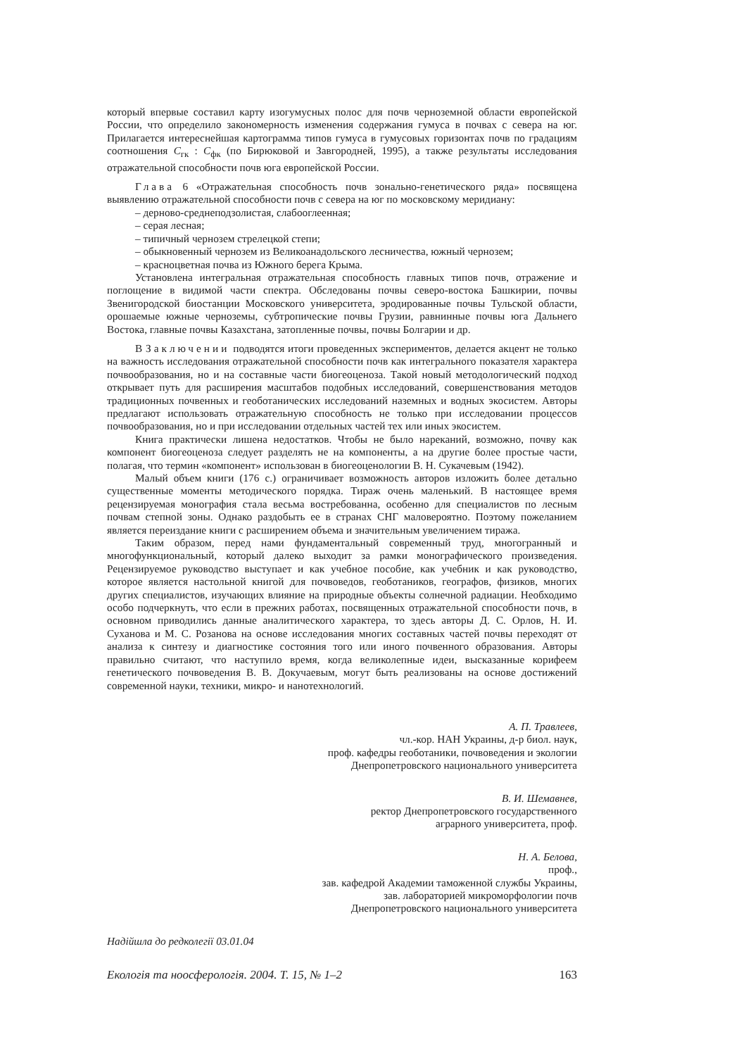который впервые составил карту изогумусных полос для почв черноземной области европейской России, что определило закономерность изменения содержания гумуса в почвах с севера на юг. Прилагается интереснейшая картограмма типов гумуса в гумусовых горизонтах почв по градациям соотношения С<sub>гк</sub> : С<sub>фк</sub> (по Бирюковой и Завгородней, 1995), а также результаты исследования отражательной способности почв юга европейской России.
Глава 6 «Отражательная способность почв зонально-генетического ряда» посвящена выявлению отражательной способности почв с севера на юг по московскому меридиану:
– дерново-среднеподзолистая, слабооглеенная;
– серая лесная;
– типичный чернозем стрелецкой степи;
– обыкновенный чернозем из Великоанадольского лесничества, южный чернозем;
– красноцветная почва из Южного берега Крыма.
Установлена интегральная отражательная способность главных типов почв, отражение и поглощение в видимой части спектра. Обследованы почвы северо-востока Башкирии, почвы Звенигородской биостанции Московского университета, эродированные почвы Тульской области, орошаемые южные черноземы, субтропические почвы Грузии, равнинные почвы юга Дальнего Востока, главные почвы Казахстана, затопленные почвы, почвы Болгарии и др.
В Заключении подводятся итоги проведенных экспериментов, делается акцент не только на важность исследования отражательной способности почв как интегрального показателя характера почвообразования, но и на составные части биогеоценоза. Такой новый методологический подход открывает путь для расширения масштабов подобных исследований, совершенствования методов традиционных почвенных и геоботанических исследований наземных и водных экосистем. Авторы предлагают использовать отражательную способность не только при исследовании процессов почвообразования, но и при исследовании отдельных частей тех или иных экосистем.
Книга практически лишена недостатков. Чтобы не было нареканий, возможно, почву как компонент биогеоценоза следует разделять не на компоненты, а на другие более простые части, полагая, что термин «компонент» использован в биогеоценологии В. Н. Сукачевым (1942).
Малый объем книги (176 с.) ограничивает возможность авторов изложить более детально существенные моменты методического порядка. Тираж очень маленький. В настоящее время рецензируемая монография стала весьма востребованна, особенно для специалистов по лесным почвам степной зоны. Однако раздобыть ее в странах СНГ маловероятно. Поэтому пожеланием является переиздание книги с расширением объема и значительным увеличением тиража.
Таким образом, перед нами фундаментальный современный труд, многогранный и многофункциональный, который далеко выходит за рамки монографического произведения. Рецензируемое руководство выступает и как учебное пособие, как учебник и как руководство, которое является настольной книгой для почвоведов, геоботаников, географов, физиков, многих других специалистов, изучающих влияние на природные объекты солнечной радиации. Необходимо особо подчеркнуть, что если в прежних работах, посвященных отражательной способности почв, в основном приводились данные аналитического характера, то здесь авторы Д. С. Орлов, Н. И. Суханова и М. С. Розанова на основе исследования многих составных частей почвы переходят от анализа к синтезу и диагностике состояния того или иного почвенного образования. Авторы правильно считают, что наступило время, когда великолепные идеи, высказанные корифеем генетического почвоведения В. В. Докучаевым, могут быть реализованы на основе достижений современной науки, техники, микро- и нанотехнологий.
А. П. Травлеев,
чл.-кор. НАН Украины, д-р биол. наук,
проф. кафедры геоботаники, почвоведения и экологии
Днепропетровского национального университета
В. И. Шемавнев,
ректор Днепропетровского государственного
аграрного университета, проф.
Н. А. Белова,
проф.,
зав. кафедрой Академии таможенной службы Украины,
зав. лабораторией микроморфологии почв
Днепропетровского национального университета
Надійшла до редколегії 03.01.04
Екологія та ноосферологія. 2004. Т. 15, № 1–2 163